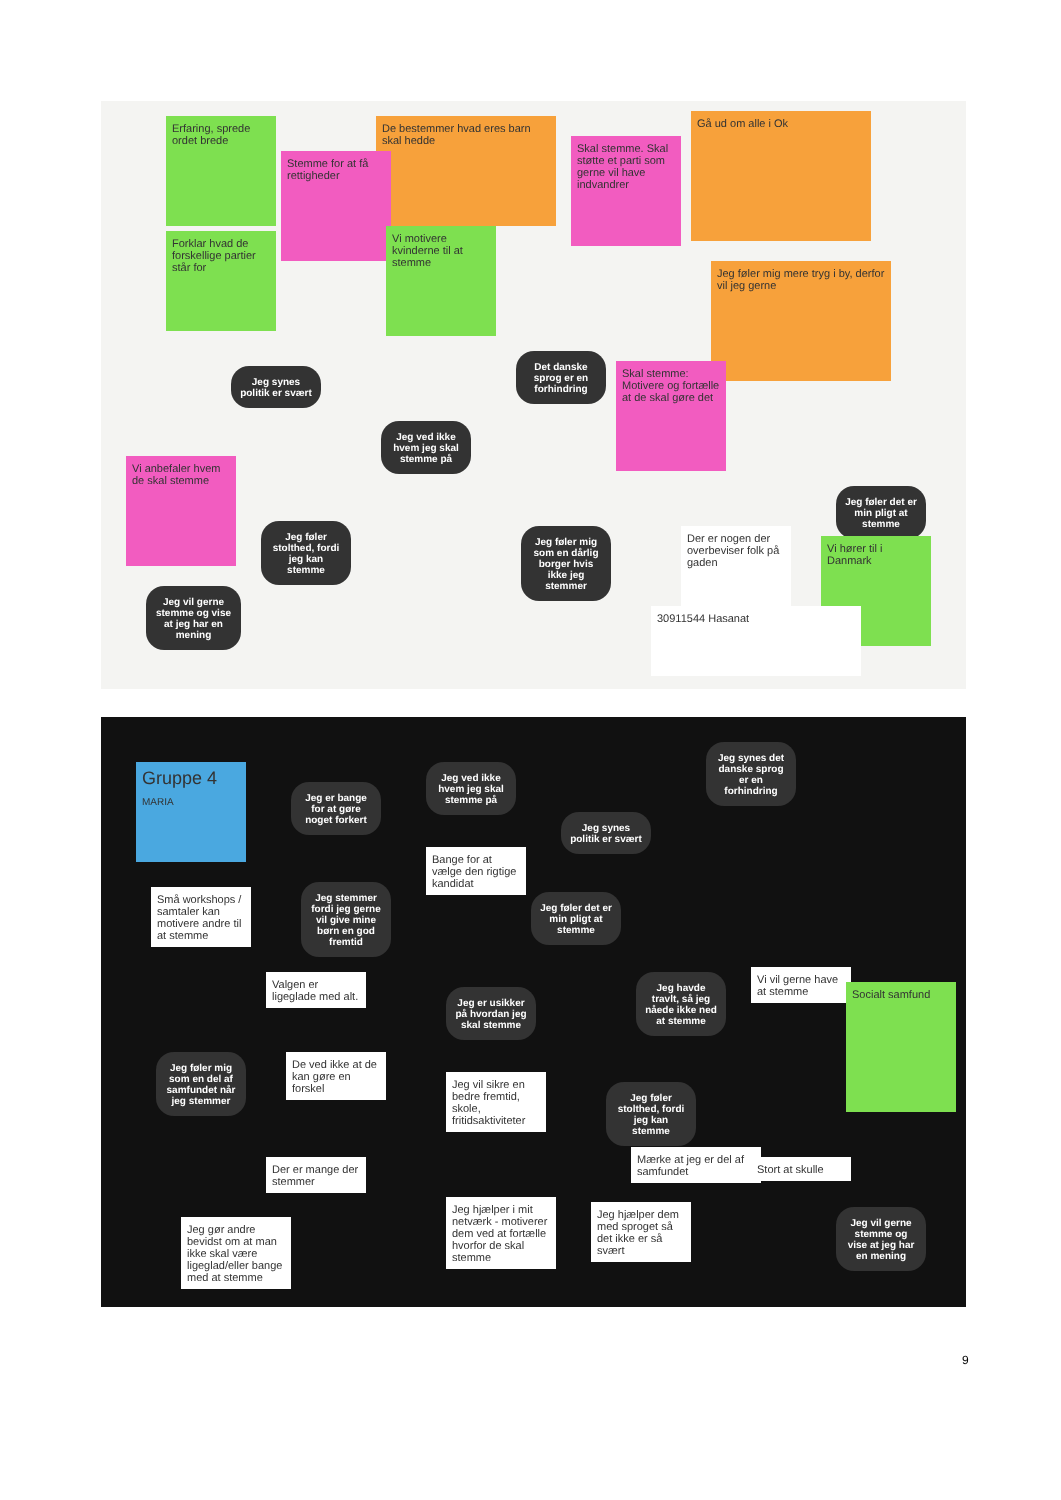Erfaring, sprede ordet brede
De bestemmer hvad eres barn skal hedde
Skal stemme. Skal støtte et parti som gerne vil have indvandrer
Gå ud om alle i Ok
Stemme for at få rettigheder
Vi motivere kvinderne til at stemme
Forklar hvad de forskellige partier står for
Jeg føler mig mere tryg i by, derfor vil jeg gerne
Jeg synes politik er svært
Det danske sprog er en forhindring
Skal stemme: Motivere og fortælle at de skal gøre det
Jeg ved ikke hvem jeg skal stemme på
Vi anbefaler hvem de skal stemme
Jeg føler det er min pligt at stemme
Jeg føler stolthed, fordi jeg kan stemme
Jeg føler mig som en dårlig borger hvis ikke jeg stemmer
Der er nogen der overbeviser folk på gaden
Jeg vil gerne stemme og vise at jeg har en mening
Vi hører til i Danmark
30911544 Hasanat
Gruppe 4
MARIA
Jeg er bange for at gøre noget forkert
Jeg ved ikke hvem jeg skal stemme på
Jeg synes det danske sprog er en forhindring
Jeg synes politik er svært
Bange for at vælge den rigtige kandidat
Små workshops / samtaler kan motivere andre til at stemme
Jeg stemmer fordi jeg gerne vil give mine børn en god fremtid
Jeg føler det er min pligt at stemme
Valgen er ligeglade med alt.
Jeg er usikker på hvordan jeg skal stemme
Jeg havde travlt, så jeg nåede ikke ned at stemme
Vi vil gerne have at stemme
Socialt samfund
Jeg føler mig som en del af samfundet når jeg stemmer
De ved ikke at de kan gøre en forskel
Jeg vil sikre en bedre fremtid, skole, fritidsaktiviteter
Jeg føler stolthed, fordi jeg kan stemme
Mærke at jeg er del af samfundet
Der er mange der stemmer
Stort at skulle
Jeg hjælper i mit netværk - motiverer dem ved at fortælle hvorfor de skal stemme
Jeg hjælper dem med sproget så det ikke er så svært
Jeg gør andre bevidst om at man ikke skal være ligeglad/eller bange med at stemme
Jeg vil gerne stemme og vise at jeg har en mening
9